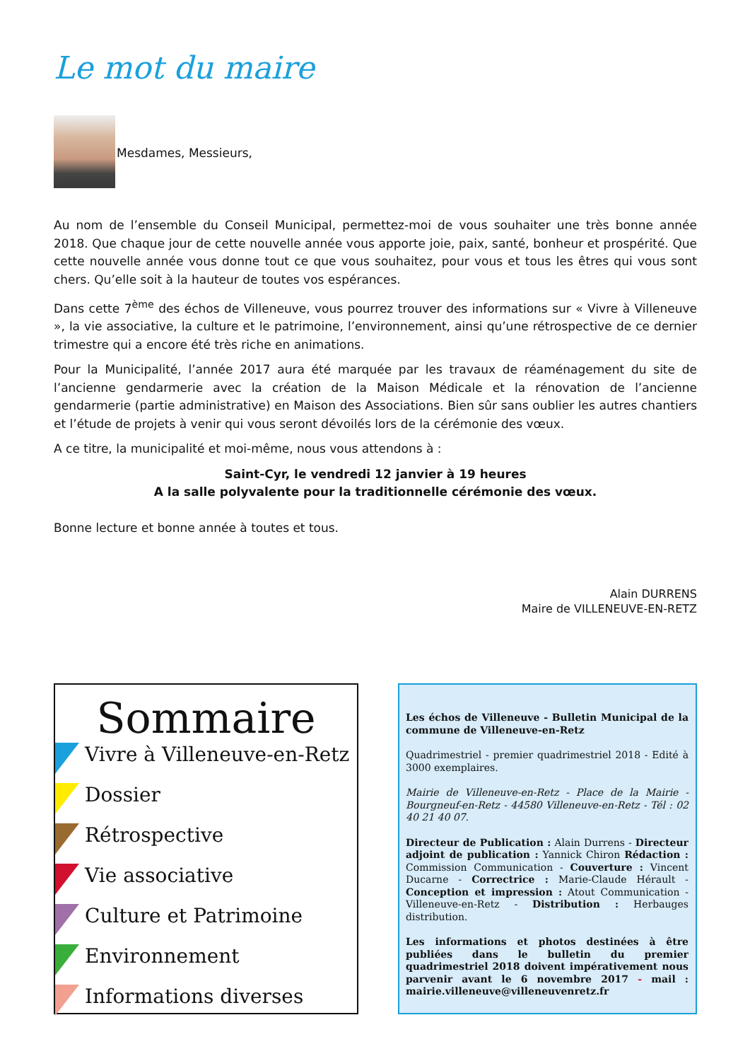Le mot du maire
Mesdames, Messieurs,
Au nom de l’ensemble du Conseil Municipal, permettez-moi de vous souhaiter une très bonne année 2018. Que chaque jour de cette nouvelle année vous apporte joie, paix, santé, bonheur et prospérité. Que cette nouvelle année vous donne tout ce que vous souhaitez, pour vous et tous les êtres qui vous sont chers. Qu’elle soit à la hauteur de toutes vos espérances.
Dans cette 7<sup>ème</sup> des échos de Villeneuve, vous pourrez trouver des informations sur « Vivre à Villeneuve », la vie associative, la culture et le patrimoine, l’environnement, ainsi qu’une rétrospective de ce dernier trimestre qui a encore été très riche en animations.
Pour la Municipalité, l’année 2017 aura été marquée par les travaux de réaménagement du site de l’ancienne gendarmerie avec la création de la Maison Médicale et la rénovation de l’ancienne gendarmerie (partie administrative) en Maison des Associations. Bien sûr sans oublier les autres chantiers et l’étude de projets à venir qui vous seront dévoilés lors de la cérémonie des vœux.
A ce titre, la municipalité et moi-même, nous vous attendons à :
Saint-Cyr, le vendredi 12 janvier à 19 heures
A la salle polyvalente pour la traditionnelle cérémonie des vœux.
Bonne lecture et bonne année à toutes et tous.
Alain DURRENS
Maire de VILLENEUVE-EN-RETZ
Sommaire
Vivre à Villeneuve-en-Retz
Dossier
Rétrospective
Vie associative
Culture et Patrimoine
Environnement
Informations diverses
Les échos de Villeneuve - Bulletin Municipal de la commune de Villeneuve-en-Retz
Quadrimestriel - premier quadrimestriel 2018 - Edité à 3000 exemplaires.
Mairie de Villeneuve-en-Retz - Place de la Mairie - Bourgneuf-en-Retz - 44580 Villeneuve-en-Retz - Tél : 02 40 21 40 07.
Directeur de Publication : Alain Durrens - Directeur adjoint de publication : Yannick Chiron Rédaction : Commission Communication - Couverture : Vincent Ducarne - Correctrice : Marie-Claude Hérault - Conception et impression : Atout Communication - Villeneuve-en-Retz - Distribution : Herbauges distribution.
Les informations et photos destinées à être publiées dans le bulletin du premier quadrimestriel 2018 doivent impérativement nous parvenir avant le 6 novembre 2017 - mail : mairie.villeneuve@villeneuvenretz.fr